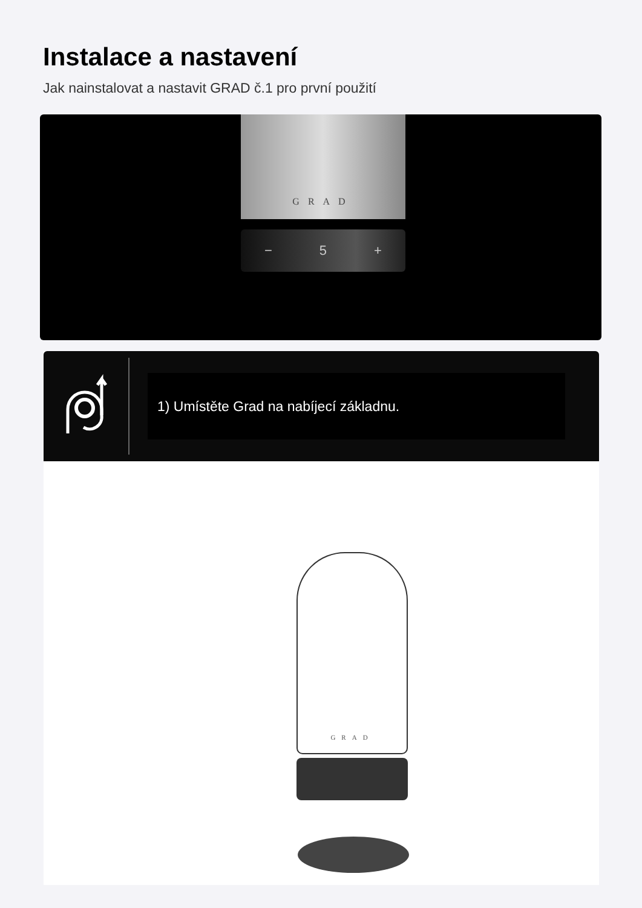Instalace a nastavení
Jak nainstalovat a nastavit GRAD č.1 pro první použití
GRAD
− 5 +
1) Umístěte Grad na nabíjecí základnu.
GRAD